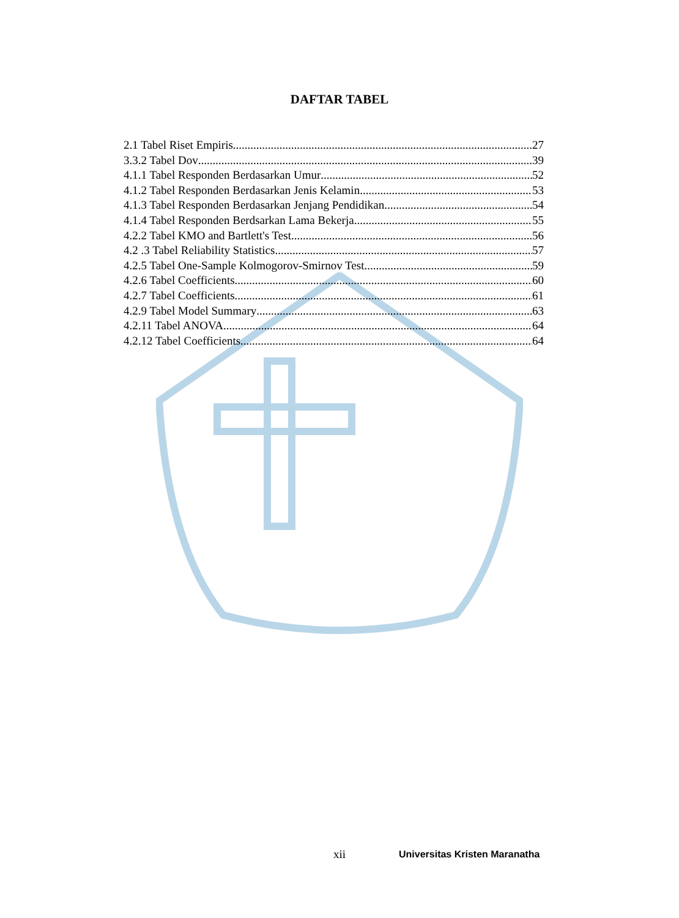DAFTAR TABEL
2.1 Tabel Riset Empiris 27
3.3.2 Tabel Dov 39
4.1.1 Tabel Responden Berdasarkan Umur 52
4.1.2 Tabel Responden Berdasarkan Jenis Kelamin 53
4.1.3 Tabel Responden Berdasarkan Jenjang Pendidikan 54
4.1.4 Tabel Responden Berdsarkan Lama Bekerja 55
4.2.2 Tabel KMO and Bartlett's Test 56
4.2 .3 Tabel Reliability Statistics 57
4.2.5 Tabel One-Sample Kolmogorov-Smirnov Test 59
4.2.6 Tabel Coefficients 60
4.2.7 Tabel Coefficients 61
4.2.9 Tabel Model Summary 63
4.2.11 Tabel ANOVA 64
4.2.12 Tabel Coefficients 64
xii Universitas Kristen Maranatha